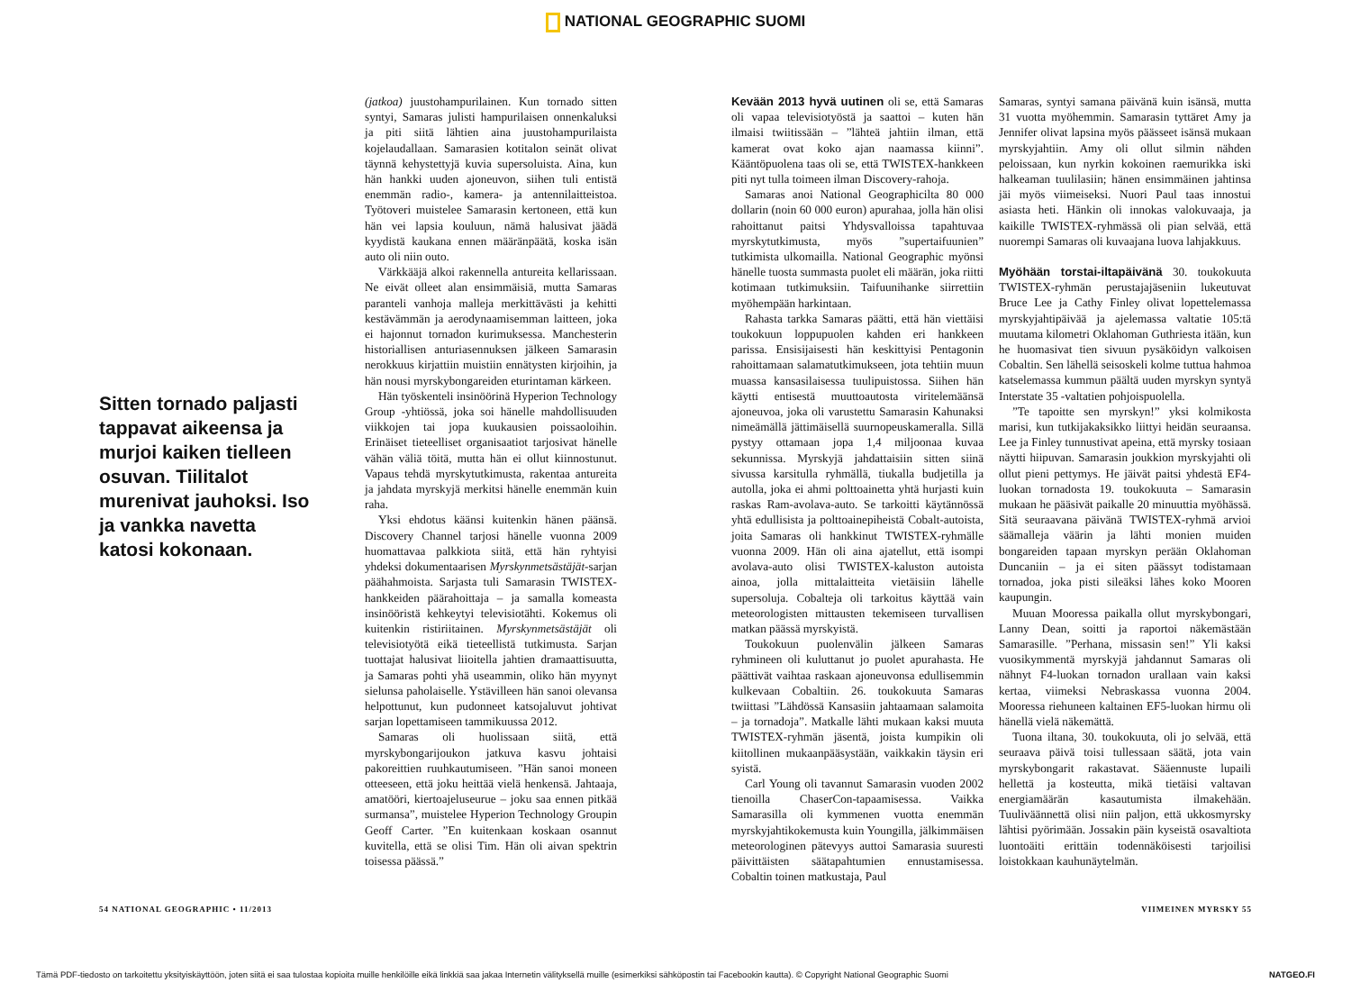NATIONAL GEOGRAPHIC SUOMI
Sitten tornado paljasti tappavat aikeensa ja murjoi kaiken tielleen osuvan. Tiilitalot murenivat jauhoksi. Iso ja vankka navetta katosi kokonaan.
(jatkoa) juustohampurilainen. Kun tornado sitten syntyi, Samaras julisti hampurilaisen onnenkaluksi ja piti siitä lähtien aina juustohampurilaista kojelaudallaan. Samarasien kotitalon seinät olivat täynnä kehystettyjä kuvia supersoluista. Aina, kun hän hankki uuden ajoneuvon, siihen tuli entistä enemmän radio-, kamera- ja antennilaitteistoa. Työtoveri muistelee Samarasin kertoneen, että kun hän vei lapsia kouluun, nämä halusivat jäädä kyydistä kaukana ennen määränpäätä, koska isän auto oli niin outo.
Värkkääjä alkoi rakennella antureita kellarissaan. Ne eivät olleet alan ensimmäisiä, mutta Samaras paranteli vanhoja malleja merkittävästi ja kehitti kestävämmän ja aerodynaamisemman laitteen, joka ei hajonnut tornadon kurimuksessa. Manchesterin historiallisen anturiasennuksen jälkeen Samarasin nerokkuus kirjattiin muistiin ennätysten kirjoihin, ja hän nousi myrskybongareiden eturintaman kärkeen.
Hän työskenteli insinöörinä Hyperion Technology Group -yhtiössä, joka soi hänelle mahdollisuuden viikkojen tai jopa kuukausien poissaoloihin. Erinäiset tieteelliset organisaatiot tarjosivat hänelle vähän väliä töitä, mutta hän ei ollut kiinnostunut. Vapaus tehdä myrskytutkimusta, rakentaa antureita ja jahdata myrskyjä merkitsi hänelle enemmän kuin raha.
Yksi ehdotus käänsi kuitenkin hänen päänsä. Discovery Channel tarjosi hänelle vuonna 2009 huomattavaa palkkiota siitä, että hän ryhtyisi yhdeksi dokumentaarisen Myrskynmetsästäjät-sarjan päähahmoista. Sarjasta tuli Samarasin TWISTEX-hankkeiden päärahoittaja – ja samalla komeasta insinööristä kehkeytyi televisiotähti. Kokemus oli kuitenkin ristiriitainen. Myrskynmetsästäjät oli televisiotyötä eikä tieteellistä tutkimusta. Sarjan tuottajat halusivat liioitella jahtien dramaattisuutta, ja Samaras pohti yhä useammin, oliko hän myynyt sielunsa paholaiselle. Ystävilleen hän sanoi olevansa helpottunut, kun pudonneet katsojaluvut johtivat sarjan lopettamiseen tammikuussa 2012.
Samaras oli huolissaan siitä, että myrskybongarijoukon jatkuva kasvu johtaisi pakoreittien ruuhkautumiseen. ”Hän sanoi moneen otteeseen, että joku heittää vielä henkensä. Jahtaaja, amatööri, kiertoajeluseurue – joku saa ennen pitkää surmansa”, muistelee Hyperion Technology Groupin Geoff Carter. ”En kuitenkaan koskaan osannut kuvitella, että se olisi Tim. Hän oli aivan spektrin toisessa päässä.”
Kevään 2013 hyvä uutinen oli se, että Samaras oli vapaa televisiotyöstä ja saattoi – kuten hän ilmaisi twiitissään – ”lähteä jahtiin ilman, että kamerat ovat koko ajan naamassa kiinni”. Kääntöpuolena taas oli se, että TWISTEX-hankkeen piti nyt tulla toimeen ilman Discovery-rahoja.
Samaras anoi National Geographicilta 80 000 dollarin (noin 60 000 euron) apurahaa, jolla hän olisi rahoittanut paitsi Yhdysvalloissa tapahtuvaa myrskytutkimusta, myös ”supertaifuunien” tutkimista ulkomailla. National Geographic myönsi hänelle tuosta summasta puolet eli määrän, joka riitti kotimaan tutkimuksiin. Taifuunihanke siirrettiin myöhempään harkintaan.
Rahasta tarkka Samaras päätti, että hän viettäisi toukokuun loppupuolen kahden eri hankkeen parissa. Ensisijaisesti hän keskittyisi Pentagonin rahoittamaan salamatutkimukseen, jota tehtiin muun muassa kansasilaisessa tuulipuistossa. Siihen hän käytti entisestä muuttoautosta viritelemäänsä ajoneuvoa, joka oli varustettu Samarasin Kahunaksi nimeämällä jättimäisellä suurnopeuskameralla. Sillä pystyy ottamaan jopa 1,4 miljoonaa kuvaa sekunnissa. Myrskyjä jahdattaisiin sitten siinä sivussa karsitulla ryhmällä, tiukalla budjetilla ja autolla, joka ei ahmi polttoainetta yhtä hurjasti kuin raskas Ram-avolava-auto. Se tarkoitti käytännössä yhtä edullisista ja polttoainepiheistä Cobalt-autoista, joita Samaras oli hankkinut TWISTEX-ryhmälle vuonna 2009. Hän oli aina ajatellut, että isompi avolava-auto olisi TWISTEX-kaluston autoista ainoa, jolla mittalaitteita vietäisiin lähelle supersoluja. Cobalteja oli tarkoitus käyttää vain meteorologisten mittausten tekemiseen turvallisen matkan päässä myrskyistä.
Toukokuun puolenvälin jälkeen Samaras ryhmineen oli kuluttanut jo puolet apurahasta. He päättivät vaihtaa raskaan ajoneuvonsa edullisemmin kulkevaan Cobaltiin. 26. toukokuuta Samaras twiittasi ”Lähdössä Kansasiin jahtaamaan salamoita – ja tornadoja”. Matkalle lähti mukaan kaksi muuta TWISTEX-ryhmän jäsentä, joista kumpikin oli kiitollinen mukaanpääsystään, vaikkakin täysin eri syistä.
Carl Young oli tavannut Samarasin vuoden 2002 tienoilla ChaserCon-tapaamisessa. Vaikka Samarasilla oli kymmenen vuotta enemmän myrskyjahtikokemusta kuin Youngilla, jälkimmäisen meteorologinen pätevyys auttoi Samarasia suuresti päivittäisten säätapahtumien ennustamisessa. Cobaltin toinen matkustaja, Paul
Samaras, syntyi samana päivänä kuin isänsä, mutta 31 vuotta myöhemmin. Samarasin tyttäret Amy ja Jennifer olivat lapsina myös päässeet isänsä mukaan myrskyjahtiin. Amy oli ollut silmin nähden peloissaan, kun nyrkin kokoinen raemurikka iski halkeaman tuulilasiin; hänen ensimmäinen jahtinsa jäi myös viimeiseksi. Nuori Paul taas innostui asiasta heti. Hänkin oli innokas valokuvaaja, ja kaikille TWISTEX-ryhmässä oli pian selvää, että nuorempi Samaras oli kuvaajana luova lahjakkuus.
Myöhään torstai-iltapäivänä 30. toukokuuta TWISTEX-ryhmän perustajajäseniin lukeutuvat Bruce Lee ja Cathy Finley olivat lopettelemassa myrskyjahtipäivää ja ajelemassa valtatie 105:tä muutama kilometri Oklahoman Guthriesta itään, kun he huomasivat tien sivuun pysäköidyn valkoisen Cobaltin. Sen lähellä seisoskeli kolme tuttua hahmoa katselemassa kummun päältä uuden myrskyn syntyä Interstate 35 -valtatien pohjoispuolella.
”Te tapoitte sen myrskyn!” yksi kolmikosta marisi, kun tutkijakaksikko liittyi heidän seuraansa. Lee ja Finley tunnustivat apeina, että myrsky tosiaan näytti hiipuvan. Samarasin joukkion myrskyjahti oli ollut pieni pettymys. He jäivät paitsi yhdestä EF4-luokan tornadosta 19. toukokuuta – Samarasin mukaan he pääsivät paikalle 20 minuuttia myöhässä. Sitä seuraavana päivänä TWISTEX-ryhmä arvioi säämalleja väärin ja lähti monien muiden bongareiden tapaan myrskyn perään Oklahoman Duncaniin – ja ei siten päässyt todistamaan tornadoa, joka pisti sileäksi lähes koko Mooren kaupungin.
Muuan Mooressa paikalla ollut myrskybongari, Lanny Dean, soitti ja raportoi näkemästään Samarasille. ”Perhana, missasin sen!” Yli kaksi vuosikymmentä myrskyjä jahdannut Samaras oli nähnyt F4-luokan tornadon urallaan vain kaksi kertaa, viimeksi Nebraskassa vuonna 2004. Mooressa riehuneen kaltainen EF5-luokan hirmu oli hänellä vielä näkemättä.
Tuona iltana, 30. toukokuuta, oli jo selvää, että seuraava päivä toisi tullessaan säätä, jota vain myrskybongarit rakastavat. Sääennuste lupaili hellettä ja kosteutta, mikä tietäisi valtavan energiamäärän kasautumista ilmakehään. Tuuliväännettä olisi niin paljon, että ukkosmyrsky lähtisi pyörimään. Jossakin päin kyseistä osavaltiota luontoäiti erittäin todennäköisesti tarjoilisi loistokkaan kauhunäytelmän.
54 NATIONAL GEOGRAPHIC • 11/2013 VIIMEINEN MYRSKY 55
Tämä PDF-tiedosto on tarkoitettu yksityiskäyttöön, joten siitä ei saa tulostaa kopioita muille henkilöille eikä linkkiä saa jakaa Internetin välityksellä muille (esimerkiksi sähköpostin tai Facebookin kautta). © Copyright National Geographic Suomi NATGEO.FI